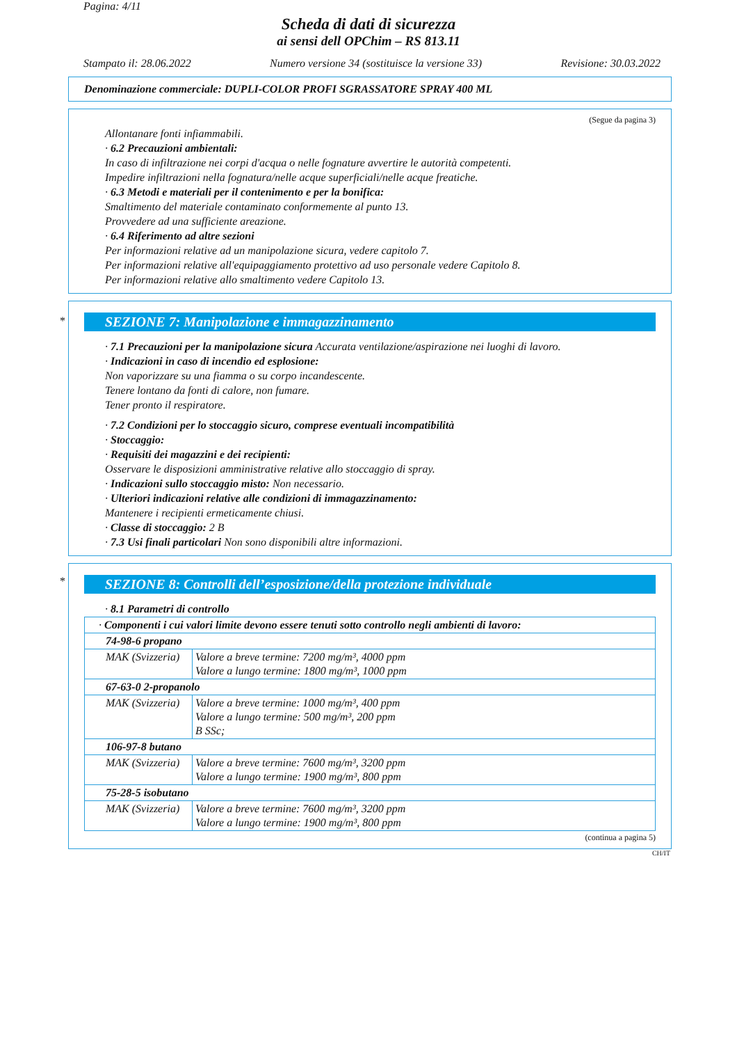Pagina: 4/11
Scheda di dati di sicurezza
ai sensi dell OPChim – RS 813.11
Stampato il: 28.06.2022 Numero versione 34 (sostituisce la versione 33) Revisione: 30.03.2022
Denominazione commerciale: DUPLI-COLOR PROFI SGRASSATORE SPRAY 400 ML
(Segue da pagina 3)
Allontanare fonti infiammabili.
· 6.2 Precauzioni ambientali:
In caso di infiltrazione nei corpi d'acqua o nelle fognature avvertire le autorità competenti.
Impedire infiltrazioni nella fognatura/nelle acque superficiali/nelle acque freatiche.
· 6.3 Metodi e materiali per il contenimento e per la bonifica:
Smaltimento del materiale contaminato conformemente al punto 13.
Provvedere ad una sufficiente areazione.
· 6.4 Riferimento ad altre sezioni
Per informazioni relative ad un manipolazione sicura, vedere capitolo 7.
Per informazioni relative all'equipaggiamento protettivo ad uso personale vedere Capitolo 8.
Per informazioni relative allo smaltimento vedere Capitolo 13.
*
SEZIONE 7: Manipolazione e immagazzinamento
· 7.1 Precauzioni per la manipolazione sicura Accurata ventilazione/aspirazione nei luoghi di lavoro.
· Indicazioni in caso di incendio ed esplosione:
Non vaporizzare su una fiamma o su corpo incandescente.
Tenere lontano da fonti di calore, non fumare.
Tener pronto il respiratore.
· 7.2 Condizioni per lo stoccaggio sicuro, comprese eventuali incompatibilità
· Stoccaggio:
· Requisiti dei magazzini e dei recipienti:
Osservare le disposizioni amministrative relative allo stoccaggio di spray.
· Indicazioni sullo stoccaggio misto: Non necessario.
· Ulteriori indicazioni relative alle condizioni di immagazzinamento:
Mantenere i recipienti ermeticamente chiusi.
· Classe di stoccaggio: 2 B
· 7.3 Usi finali particolari Non sono disponibili altre informazioni.
*
SEZIONE 8: Controlli dell’esposizione/della protezione individuale
· 8.1 Parametri di controllo
| · Componenti i cui valori limite devono essere tenuti sotto controllo negli ambienti di lavoro: | |
| 74-98-6 propano | |
| MAK (Svizzeria) | Valore a breve termine: 7200 mg/m³, 4000 ppm Valore a lungo termine: 1800 mg/m³, 1000 ppm |
| 67-63-0 2-propanolo | |
| MAK (Svizzeria) | Valore a breve termine: 1000 mg/m³, 400 ppm Valore a lungo termine: 500 mg/m³, 200 ppm B SSc; |
| 106-97-8 butano | |
| MAK (Svizzeria) | Valore a breve termine: 7600 mg/m³, 3200 ppm Valore a lungo termine: 1900 mg/m³, 800 ppm |
| 75-28-5 isobutano | |
| MAK (Svizzeria) | Valore a breve termine: 7600 mg/m³, 3200 ppm Valore a lungo termine: 1900 mg/m³, 800 ppm |
(continua a pagina 5)
CH/IT